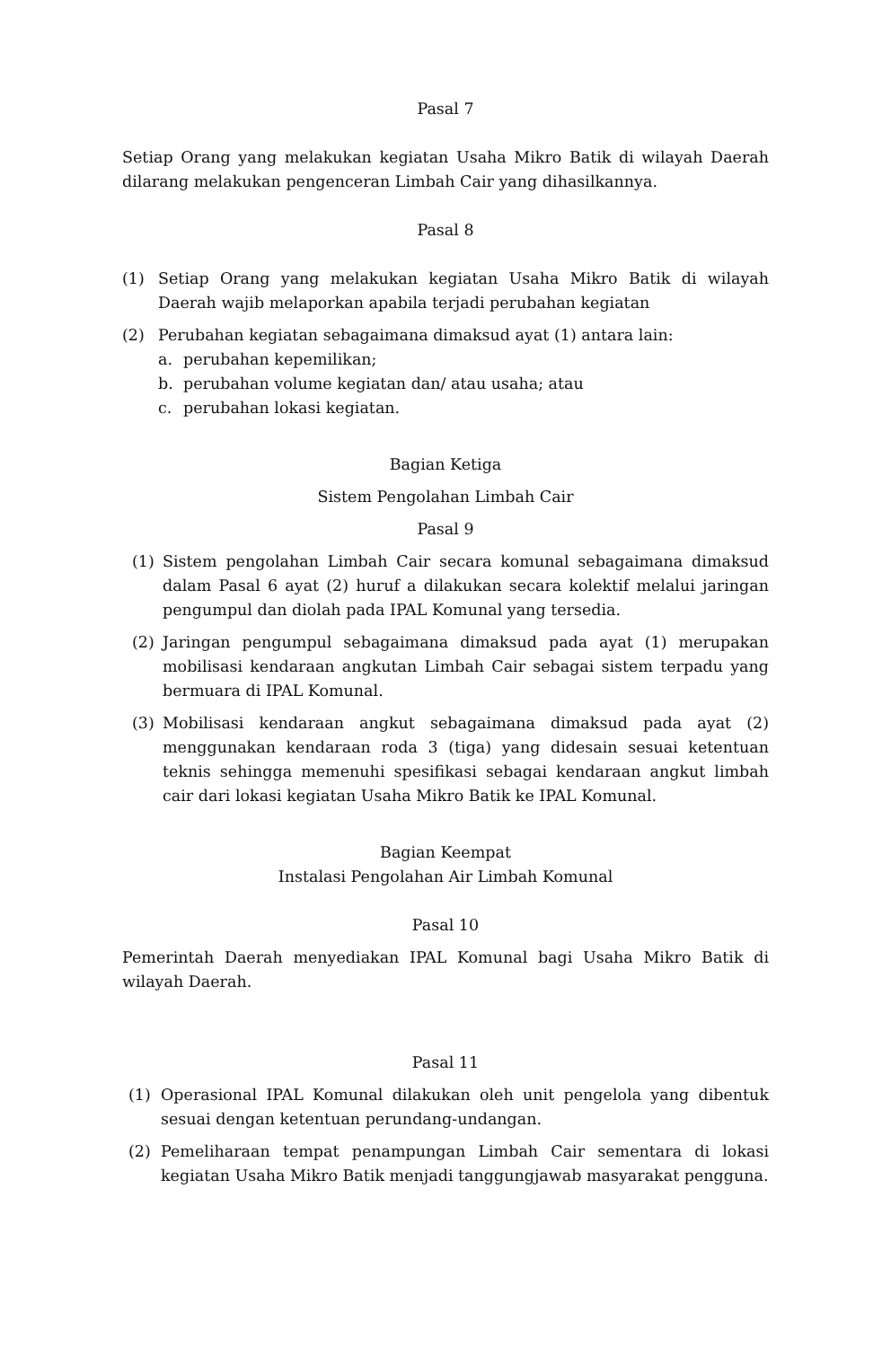Pasal 7
Setiap Orang yang melakukan kegiatan Usaha Mikro Batik di wilayah Daerah dilarang melakukan pengenceran Limbah Cair yang dihasilkannya.
Pasal 8
(1) Setiap Orang yang melakukan kegiatan Usaha Mikro Batik di wilayah Daerah wajib melaporkan apabila terjadi perubahan kegiatan
(2) Perubahan kegiatan sebagaimana dimaksud ayat (1) antara lain:
a. perubahan kepemilikan;
b. perubahan volume kegiatan dan/ atau usaha; atau
c. perubahan lokasi kegiatan.
Bagian Ketiga
Sistem Pengolahan Limbah Cair
Pasal 9
(1) Sistem pengolahan Limbah Cair secara komunal sebagaimana dimaksud dalam Pasal 6 ayat (2) huruf a dilakukan secara kolektif melalui jaringan pengumpul dan diolah pada IPAL Komunal yang tersedia.
(2) Jaringan pengumpul sebagaimana dimaksud pada ayat (1) merupakan mobilisasi kendaraan angkutan Limbah Cair sebagai sistem terpadu yang bermuara di IPAL Komunal.
(3) Mobilisasi kendaraan angkut sebagaimana dimaksud pada ayat (2) menggunakan kendaraan roda 3 (tiga) yang didesain sesuai ketentuan teknis sehingga memenuhi spesifikasi sebagai kendaraan angkut limbah cair dari lokasi kegiatan Usaha Mikro Batik ke IPAL Komunal.
Bagian Keempat
Instalasi Pengolahan Air Limbah Komunal
Pasal 10
Pemerintah Daerah menyediakan IPAL Komunal bagi Usaha Mikro Batik di wilayah Daerah.
Pasal 11
(1) Operasional IPAL Komunal dilakukan oleh unit pengelola yang dibentuk sesuai dengan ketentuan perundang-undangan.
(2) Pemeliharaan tempat penampungan Limbah Cair sementara di lokasi kegiatan Usaha Mikro Batik menjadi tanggungjawab masyarakat pengguna.